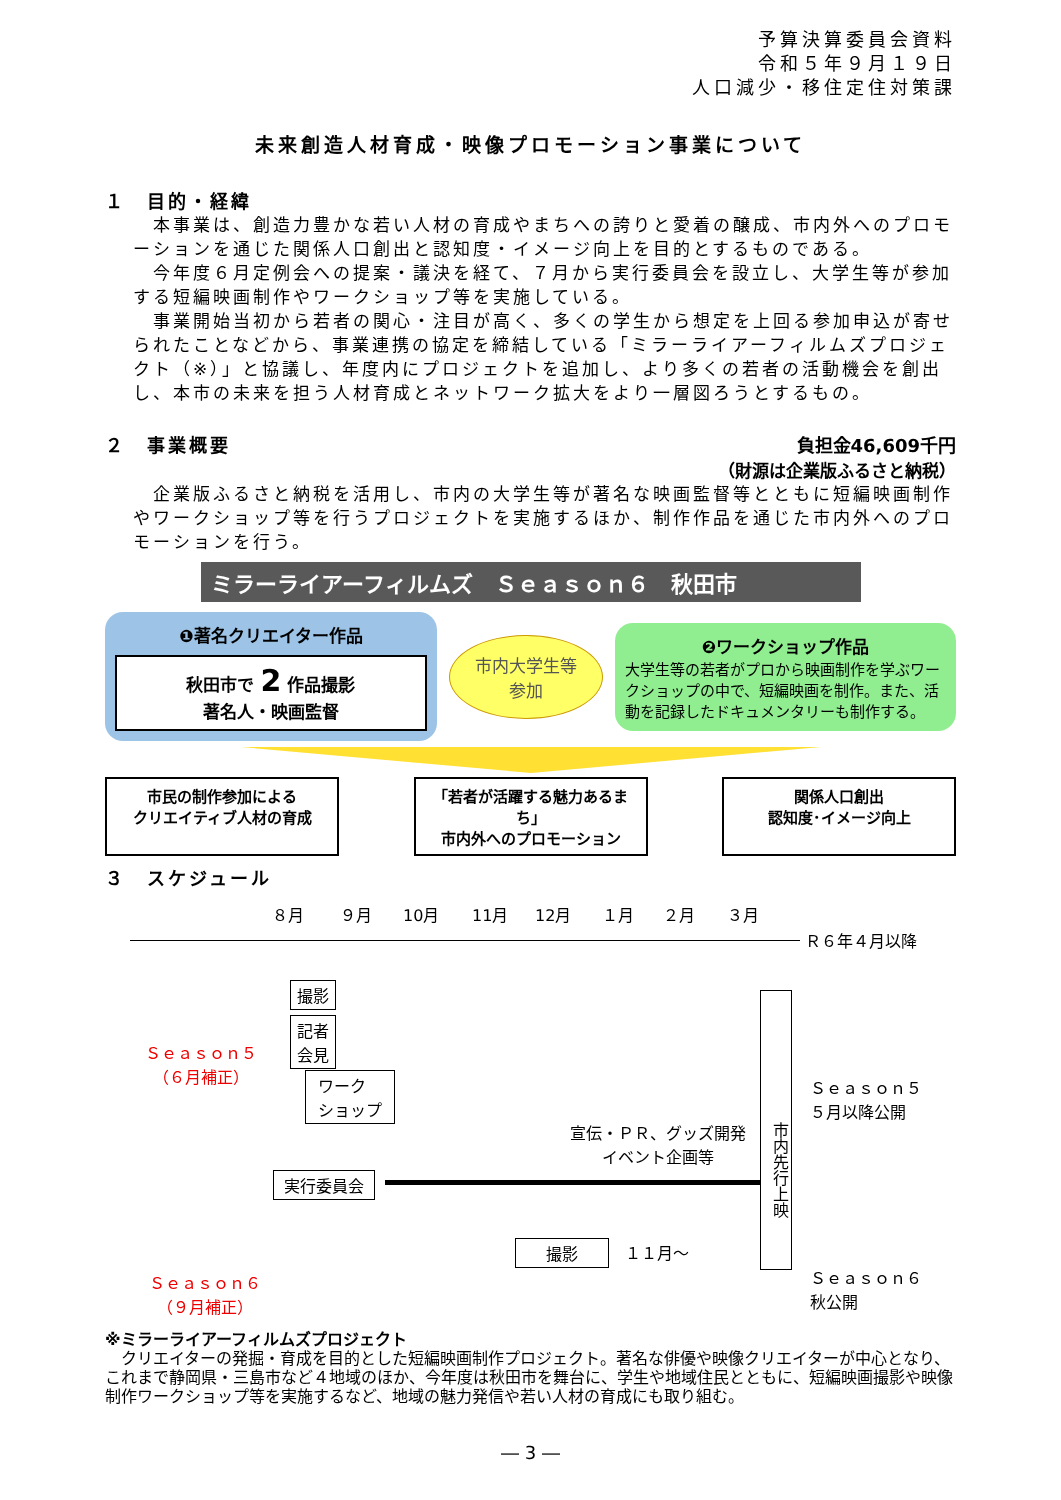予算決算委員会資料
令和５年９月１９日
人口減少・移住定住対策課
未来創造人材育成・映像プロモーション事業について
１　目的・経緯
　本事業は、創造力豊かな若い人材の育成やまちへの誇りと愛着の醸成、市内外へのプロモーションを通じた関係人口創出と認知度・イメージ向上を目的とするものである。
　今年度６月定例会への提案・議決を経て、７月から実行委員会を設立し、大学生等が参加する短編映画制作やワークショップ等を実施している。
　事業開始当初から若者の関心・注目が高く、多くの学生から想定を上回る参加申込が寄せられたことなどから、事業連携の協定を締結している「ミラーライアーフィルムズプロジェクト（※）」と協議し、年度内にプロジェクトを追加し、より多くの若者の活動機会を創出し、本市の未来を担う人材育成とネットワーク拡大をより一層図ろうとするもの。
２　事業概要 負担金46,609千円
（財源は企業版ふるさと納税）
　企業版ふるさと納税を活用し、市内の大学生等が著名な映画監督等とともに短編映画制作やワークショップ等を行うプロジェクトを実施するほか、制作作品を通じた市内外へのプロモーションを行う。
ミラーライアーフィルムズ　Ｓｅａｓｏｎ６　秋田市
❶著名クリエイター作品
秋田市で 2 作品撮影
著名人・映画監督
市内大学生等
参加
❷ワークショップ作品
大学生等の若者がプロから映画制作を学ぶワークショップの中で、短編映画を制作。また、活動を記録したドキュメンタリーも制作する。
市民の制作参加による
クリエイティブ人材の育成
「若者が活躍する魅力あるまち」
市内外へのプロモーション
関係人口創出
認知度･イメージ向上
３　スケジュール
８月 ９月 10月 11月 12月 １月 ２月 ３月
Ｒ６年４月以降
Ｓｅａｓｏｎ５
（６月補正）
撮影
記者
会見
ワーク
ショップ
宣伝・ＰＲ、グッズ開発
イベント企画等
実行委員会
市内先行上映
Ｓｅａｓｏｎ５
５月以降公開
Ｓｅａｓｏｎ６
（９月補正）
Ｓｅａｓｏｎ６
秋公開
撮影 １１月～
※ミラーライアーフィルムズプロジェクト
　クリエイターの発掘・育成を目的とした短編映画制作プロジェクト。著名な俳優や映像クリエイターが中心となり、これまで静岡県・三島市など４地域のほか、今年度は秋田市を舞台に、学生や地域住民とともに、短編映画撮影や映像制作ワークショップ等を実施するなど、地域の魅力発信や若い人材の育成にも取り組む。
― 3 ―